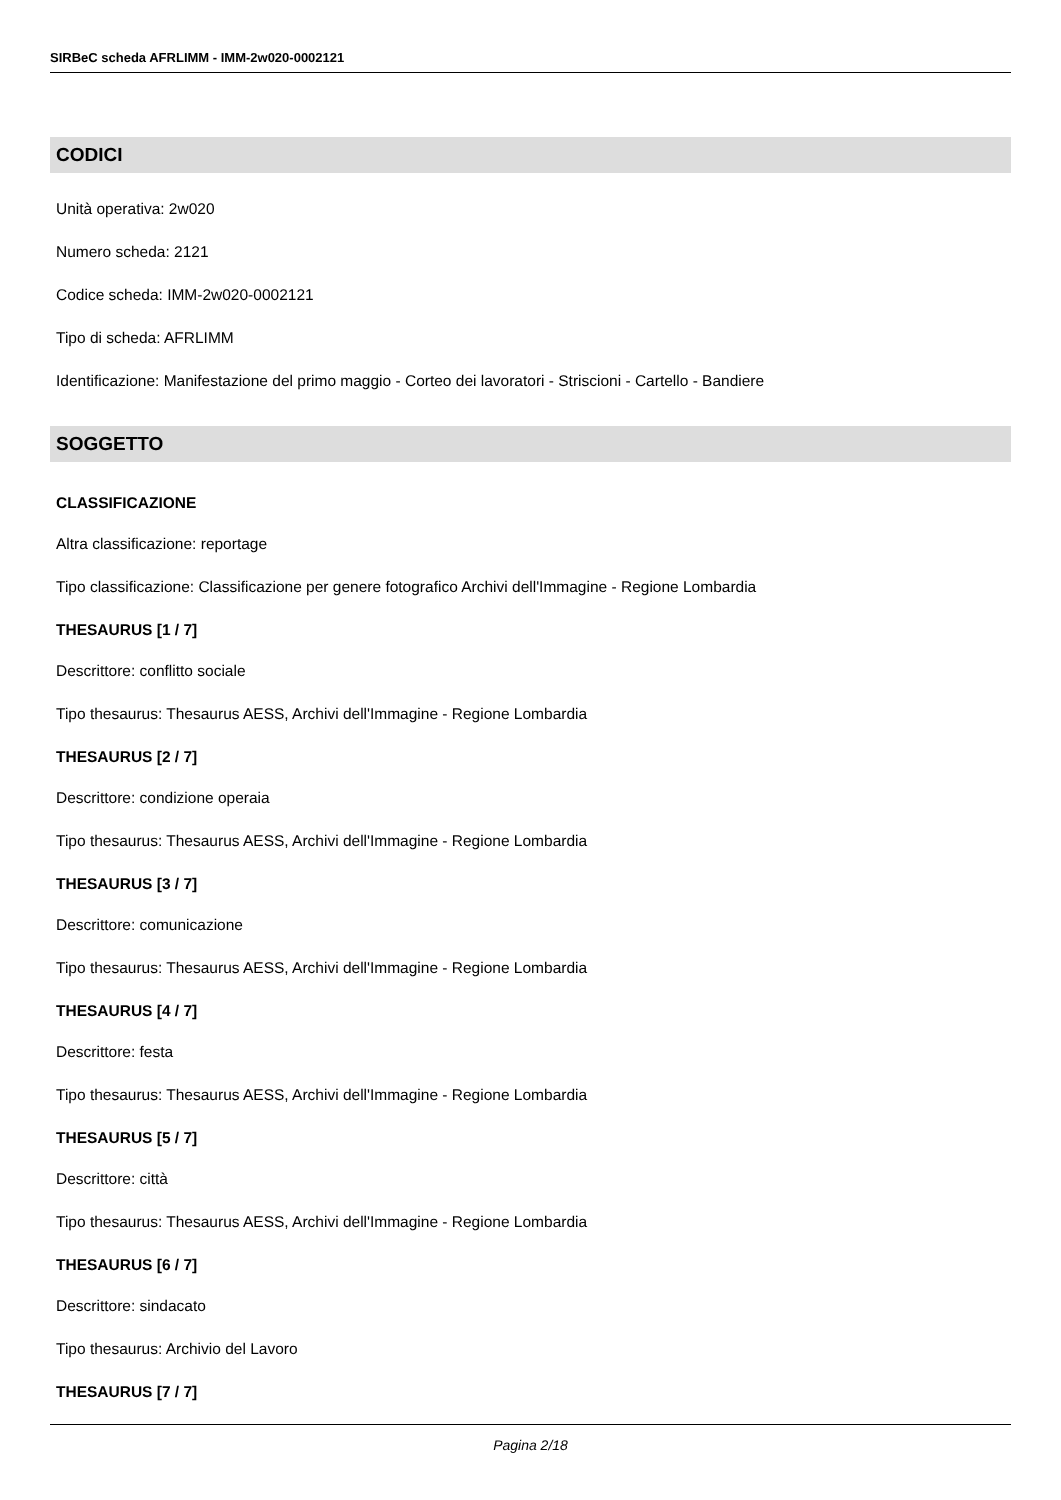SIRBeC scheda AFRLIMM - IMM-2w020-0002121
CODICI
Unità operativa: 2w020
Numero scheda: 2121
Codice scheda: IMM-2w020-0002121
Tipo di scheda: AFRLIMM
Identificazione: Manifestazione del primo maggio - Corteo dei lavoratori - Striscioni - Cartello - Bandiere
SOGGETTO
CLASSIFICAZIONE
Altra classificazione: reportage
Tipo classificazione: Classificazione per genere fotografico Archivi dell'Immagine - Regione Lombardia
THESAURUS [1 / 7]
Descrittore: conflitto sociale
Tipo thesaurus: Thesaurus AESS, Archivi dell'Immagine - Regione Lombardia
THESAURUS [2 / 7]
Descrittore: condizione operaia
Tipo thesaurus: Thesaurus AESS, Archivi dell'Immagine - Regione Lombardia
THESAURUS [3 / 7]
Descrittore: comunicazione
Tipo thesaurus: Thesaurus AESS, Archivi dell'Immagine - Regione Lombardia
THESAURUS [4 / 7]
Descrittore: festa
Tipo thesaurus: Thesaurus AESS, Archivi dell'Immagine - Regione Lombardia
THESAURUS [5 / 7]
Descrittore: città
Tipo thesaurus: Thesaurus AESS, Archivi dell'Immagine - Regione Lombardia
THESAURUS [6 / 7]
Descrittore: sindacato
Tipo thesaurus: Archivio del Lavoro
THESAURUS [7 / 7]
Pagina 2/18